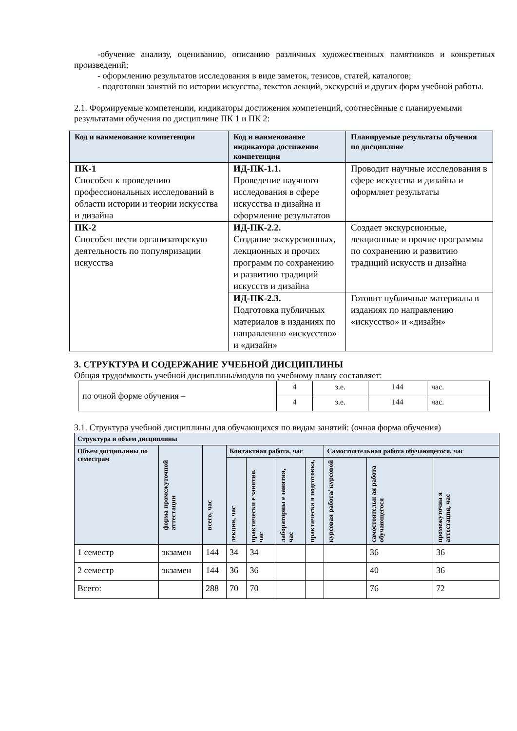-обучение анализу, оцениванию, описанию различных художественных памятников и конкретных произведений;
- оформлению результатов исследования в виде заметок, тезисов, статей, каталогов;
- подготовки занятий по истории искусства, текстов лекций, экскурсий и других форм учебной работы.
2.1. Формируемые компетенции, индикаторы достижения компетенций, соотнесённые с планируемыми результатами обучения по дисциплине ПК 1 и ПК 2:
| Код и наименование компетенции | Код и наименование индикатора достижения компетенции | Планируемые результаты обучения по дисциплине |
| --- | --- | --- |
| ПК-1 Способен к проведению профессиональных исследований в области истории и теории искусства и дизайна | ИД-ПК-1.1. Проведение научного исследования в сфере искусства и дизайна и оформление результатов | Проводит научные исследования в сфере искусства и дизайна и оформляет результаты |
| ПК-2 Способен вести организаторскую деятельность по популяризации искусства | ИД-ПК-2.2. Создание экскурсионных, лекционных и прочих программ по сохранению и развитию традиций искусств и дизайна | Создает экскурсионные, лекционные и прочие программы по сохранению и развитию традиций искусств и дизайна |
| | ИД-ПК-2.3. Подготовка публичных материалов в изданиях по направлению «искусство» и «дизайн» | Готовит публичные материалы в изданиях по направлению «искусство» и «дизайн» |
3. СТРУКТУРА И СОДЕРЖАНИЕ УЧЕБНОЙ ДИСЦИПЛИНЫ
Общая трудоёмкость учебной дисциплины/модуля по учебному плану составляет:
| по очной форме обучения – | 4 | з.е. | 144 | час. |
| | 4 | з.е. | 144 | час. |
3.1. Структура учебной дисциплины для обучающихся по видам занятий: (очная форма обучения)
| Структура и объем дисциплины | | | | | | | | | |
| --- | --- | --- | --- | --- | --- | --- | --- | --- | --- |
| Объем дисциплины по семестрам | форма промежуточной аттестации | всего, час | Контактная работа, час | | | | Самостоятельная работа обучающегося, час | | |
| | | | лекции, час | практически е занятия, час | лабораторны е занятия, час | практическа я подготовка, | курсовая работа/ курсовой | самостоятельн ая работа обучающегося | промежуточна я аттестация, час |
| 1 семестр | экзамен | 144 | 34 | 34 | | | | 36 | 36 |
| 2 семестр | экзамен | 144 | 36 | 36 | | | | 40 | 36 |
| Всего: | | 288 | 70 | 70 | | | | 76 | 72 |